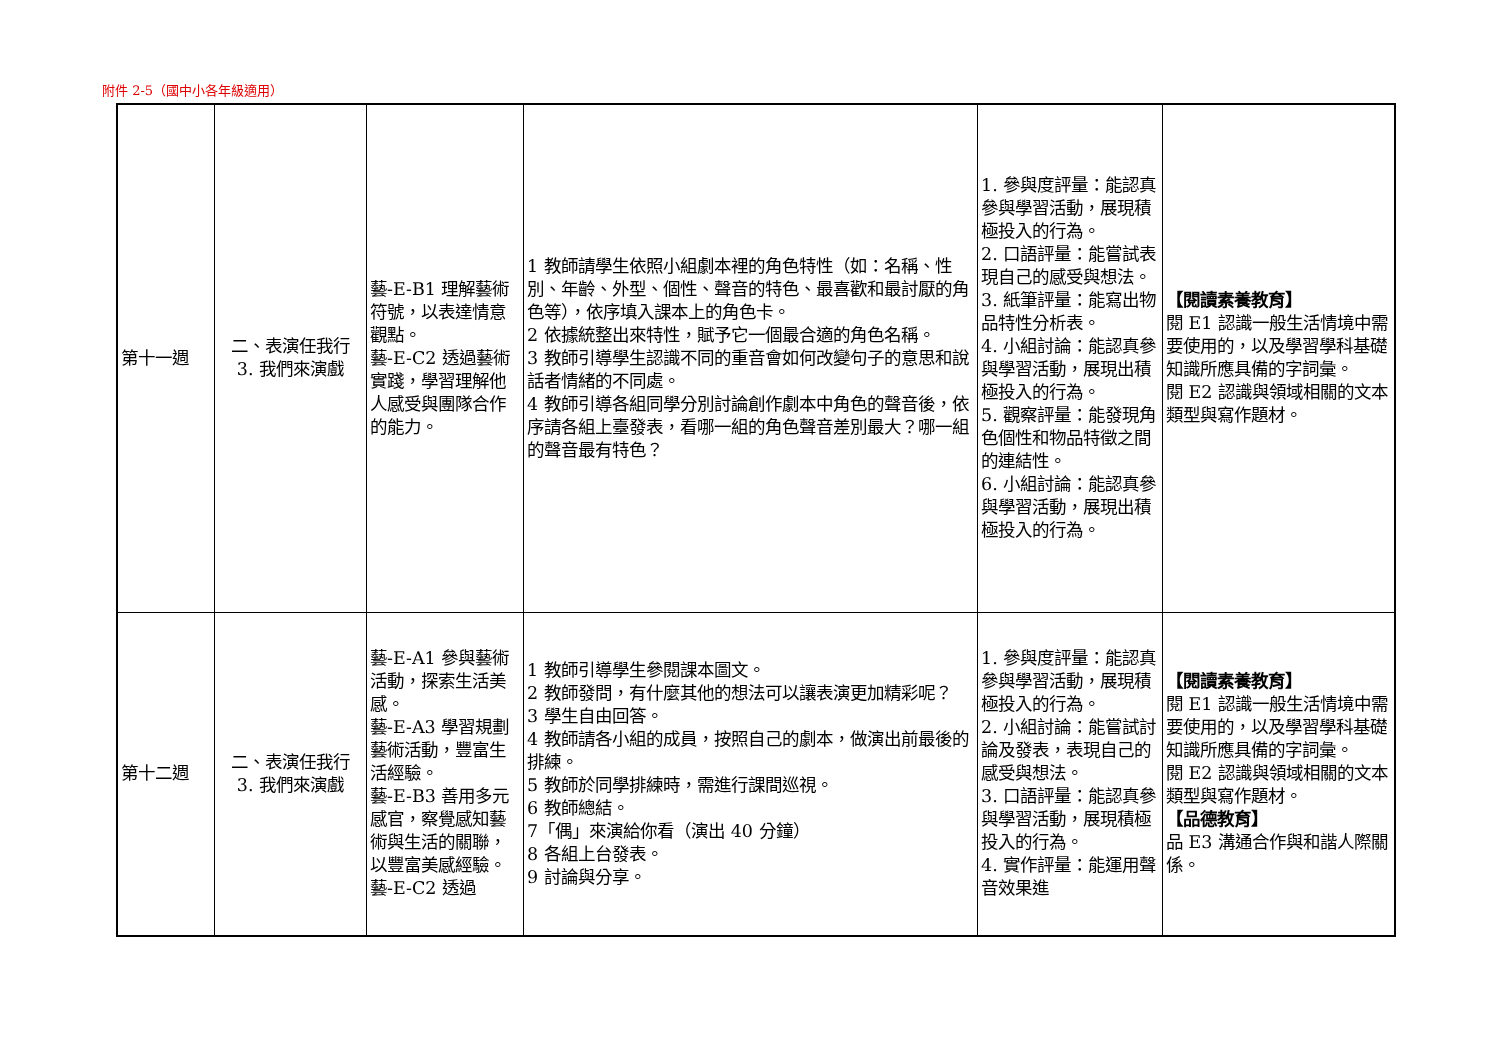附件 2-5（國中小各年級適用）
| 第十一週 | 二、表演任我行 3. 我們來演戲 | 藝-E-B1 理解藝術符號，以表達情意觀點。 藝-E-C2 透過藝術實踐，學習理解他人感受與團隊合作的能力。 | 1 教師請學生依照小組劇本裡的角色特性（如：名稱、性別、年齡、外型、個性、聲音的特色、最喜歡和最討厭的角色等），依序填入課本上的角色卡。 2 依據統整出來特性，賦予它一個最合適的角色名稱。 3 教師引導學生認識不同的重音會如何改變句子的意思和說話者情緒的不同處。 4 教師引導各組同學分別討論創作劇本中角色的聲音後，依序請各組上臺發表，看哪一組的角色聲音差別最大？哪一組的聲音最有特色？ | 1. 參與度評量：能認真參與學習活動，展現積極投入的行為。 2. 口語評量：能嘗試表現自己的感受與想法。 3. 紙筆評量：能寫出物品特性分析表。 4. 小組討論：能認真參與學習活動，展現出積極投入的行為。 5. 觀察評量：能發現角色個性和物品特徵之間的連結性。 6. 小組討論：能認真參與學習活動，展現出積極投入的行為。 | 【閱讀素養教育】 閱 E1 認識一般生活情境中需要使用的，以及學習學科基礎知識所應具備的字詞彙。 閱 E2 認識與領域相關的文本類型與寫作題材。 |
| 第十二週 | 二、表演任我行 3. 我們來演戲 | 藝-E-A1 參與藝術活動，探索生活美感。 藝-E-A3 學習規劃藝術活動，豐富生活經驗。 藝-E-B3 善用多元感官，察覺感知藝術與生活的關聯，以豐富美感經驗。 藝-E-C2 透過 | 1 教師引導學生參閱課本圖文。 2 教師發問，有什麼其他的想法可以讓表演更加精彩呢？ 3 學生自由回答。 4 教師請各小組的成員，按照自己的劇本，做演出前最後的排練。 5 教師於同學排練時，需進行課間巡視。 6 教師總結。 7「偶」來演給你看（演出 40 分鐘） 8 各組上台發表。 9 討論與分享。 | 1. 參與度評量：能認真參與學習活動，展現積極投入的行為。 2. 小組討論：能嘗試討論及發表，表現自己的感受與想法。 3. 口語評量：能認真參與學習活動，展現積極投入的行為。 4. 實作評量：能運用聲音效果進 | 【閱讀素養教育】 閱 E1 認識一般生活情境中需要使用的，以及學習學科基礎知識所應具備的字詞彙。 閱 E2 認識與領域相關的文本類型與寫作題材。 【品德教育】 品 E3 溝通合作與和諧人際關係。 |